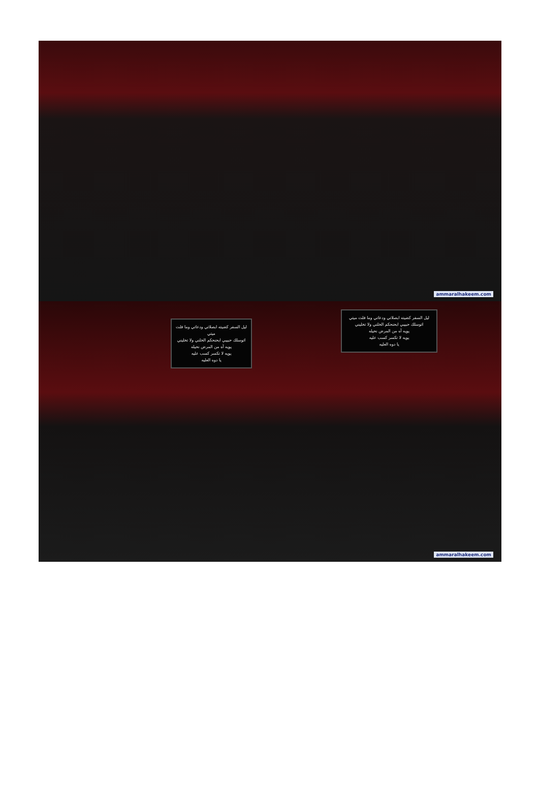ammaralhakeem.com
ليل السفر كضيته ابصلاتي ودعاتي وما فلت ميتي
اتوسلك حبيبي ابحنحكم الخلني ولا تخليني
يويه آه من المرض نحيله
يويه لا تكسر كسب عليه
يا دوه العليه
ليل السفر كضيته ابصلاتي ودعاتي وما فلت ميتي
اتوسلك حبيبي ابحنحكم الخلني ولا تخليني
يويه آه من المرض نحيله
يويه لا تكسر كسب عليه
يا دوه العليه
ammaralhakeem.com